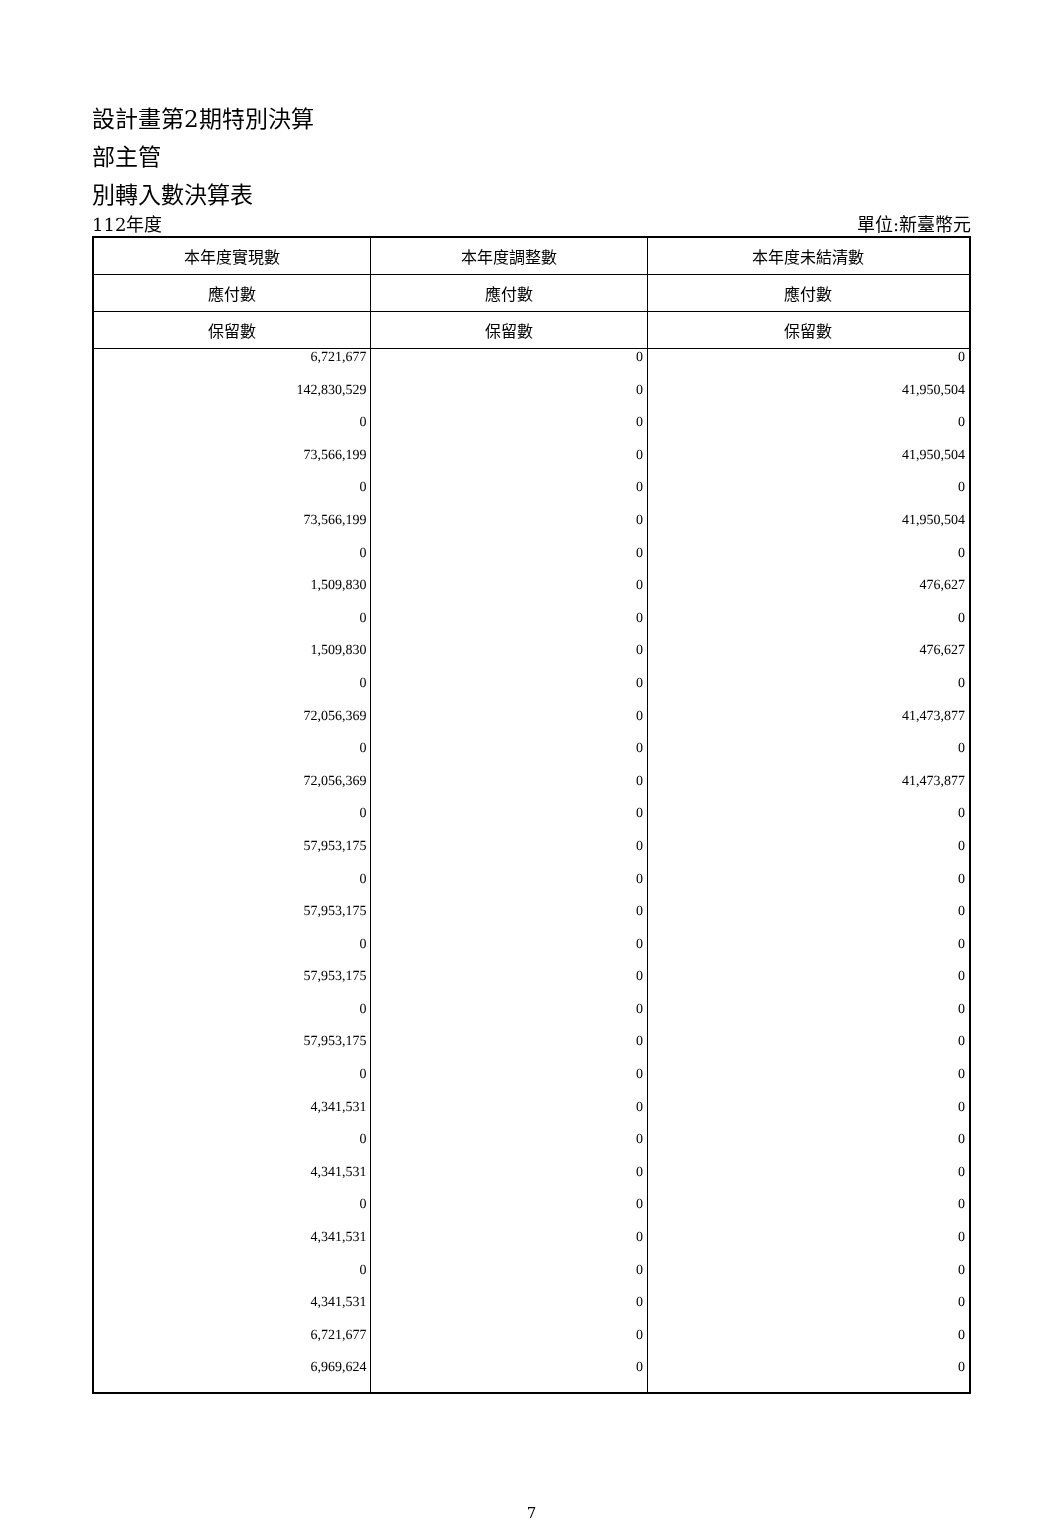設計畫第2期特別決算
部主管
別轉入數決算表
112年度 單位:新臺幣元
| 本年度實現數 | 本年度調整數 | 本年度未結清數 |
| --- | --- | --- |
| 應付數 | 應付數 | 應付數 |
| 保留數 | 保留數 | 保留數 |
| 6,721,677 | 0 | 0 |
| 142,830,529 | 0 | 41,950,504 |
| 0 | 0 | 0 |
| 73,566,199 | 0 | 41,950,504 |
| 0 | 0 | 0 |
| 73,566,199 | 0 | 41,950,504 |
| 0 | 0 | 0 |
| 1,509,830 | 0 | 476,627 |
| 0 | 0 | 0 |
| 1,509,830 | 0 | 476,627 |
| 0 | 0 | 0 |
| 72,056,369 | 0 | 41,473,877 |
| 0 | 0 | 0 |
| 72,056,369 | 0 | 41,473,877 |
| 0 | 0 | 0 |
| 57,953,175 | 0 | 0 |
| 0 | 0 | 0 |
| 57,953,175 | 0 | 0 |
| 0 | 0 | 0 |
| 57,953,175 | 0 | 0 |
| 0 | 0 | 0 |
| 57,953,175 | 0 | 0 |
| 0 | 0 | 0 |
| 4,341,531 | 0 | 0 |
| 0 | 0 | 0 |
| 4,341,531 | 0 | 0 |
| 0 | 0 | 0 |
| 4,341,531 | 0 | 0 |
| 0 | 0 | 0 |
| 4,341,531 | 0 | 0 |
| 6,721,677 | 0 | 0 |
| 6,969,624 | 0 | 0 |
7